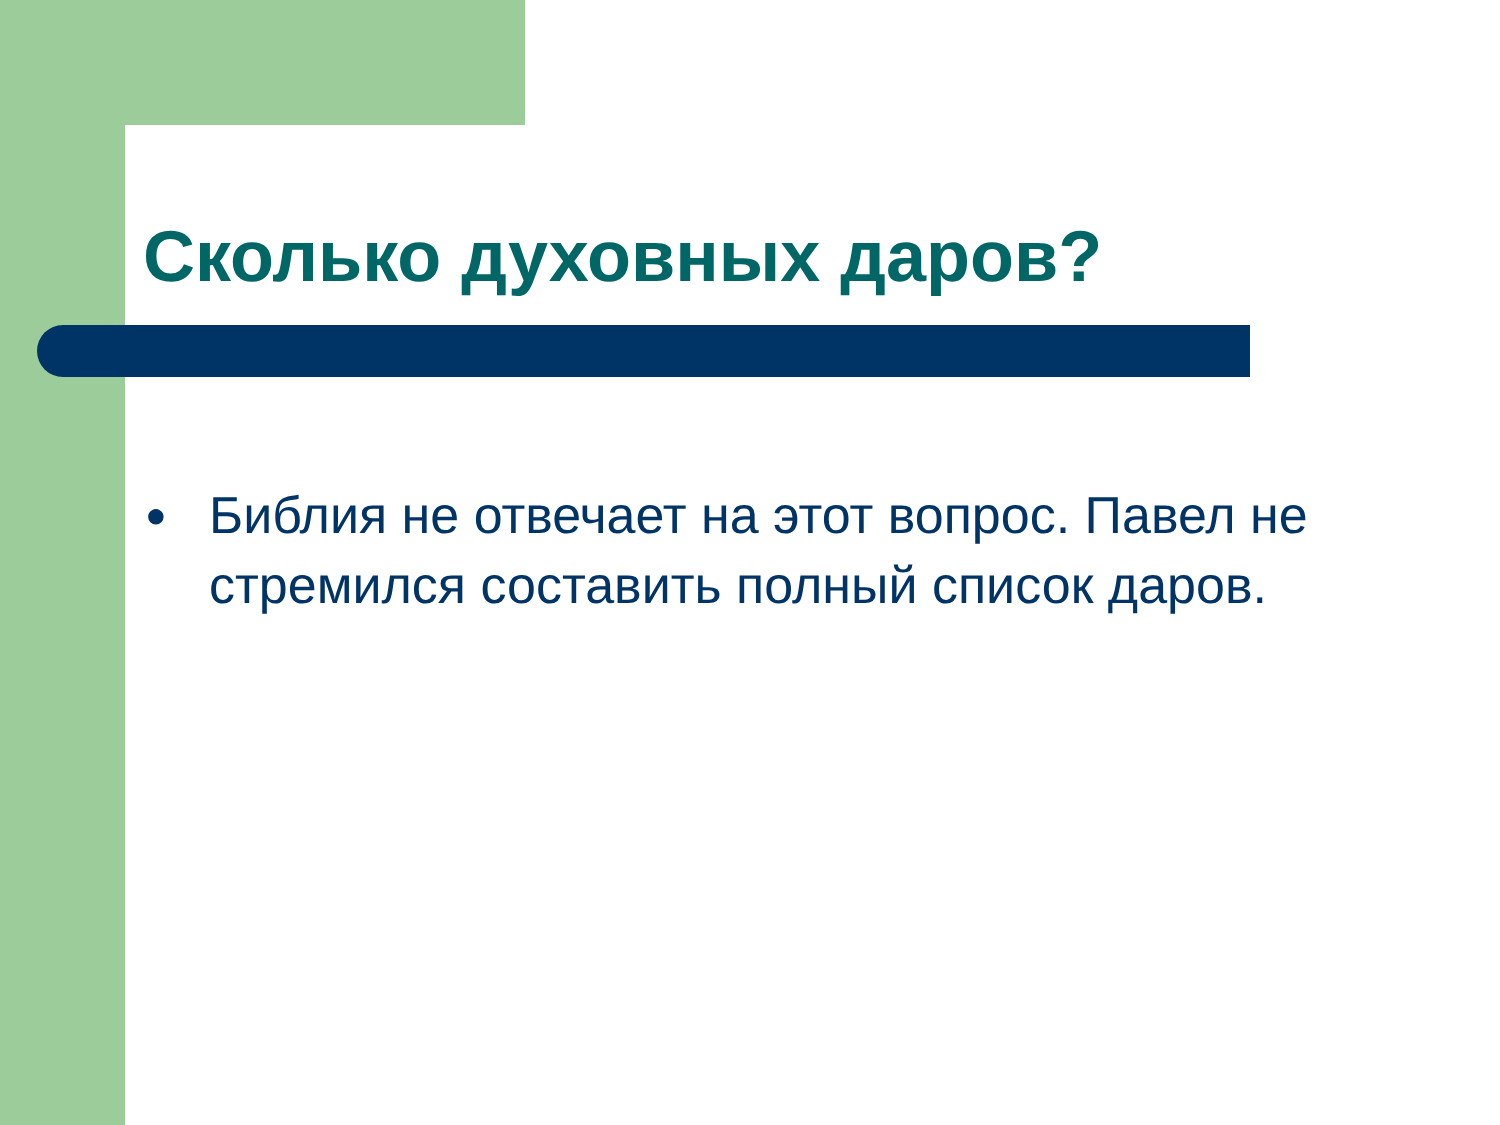Сколько духовных даров?
● Библия не отвечает на этот вопрос. Павел не стремился составить полный список даров.